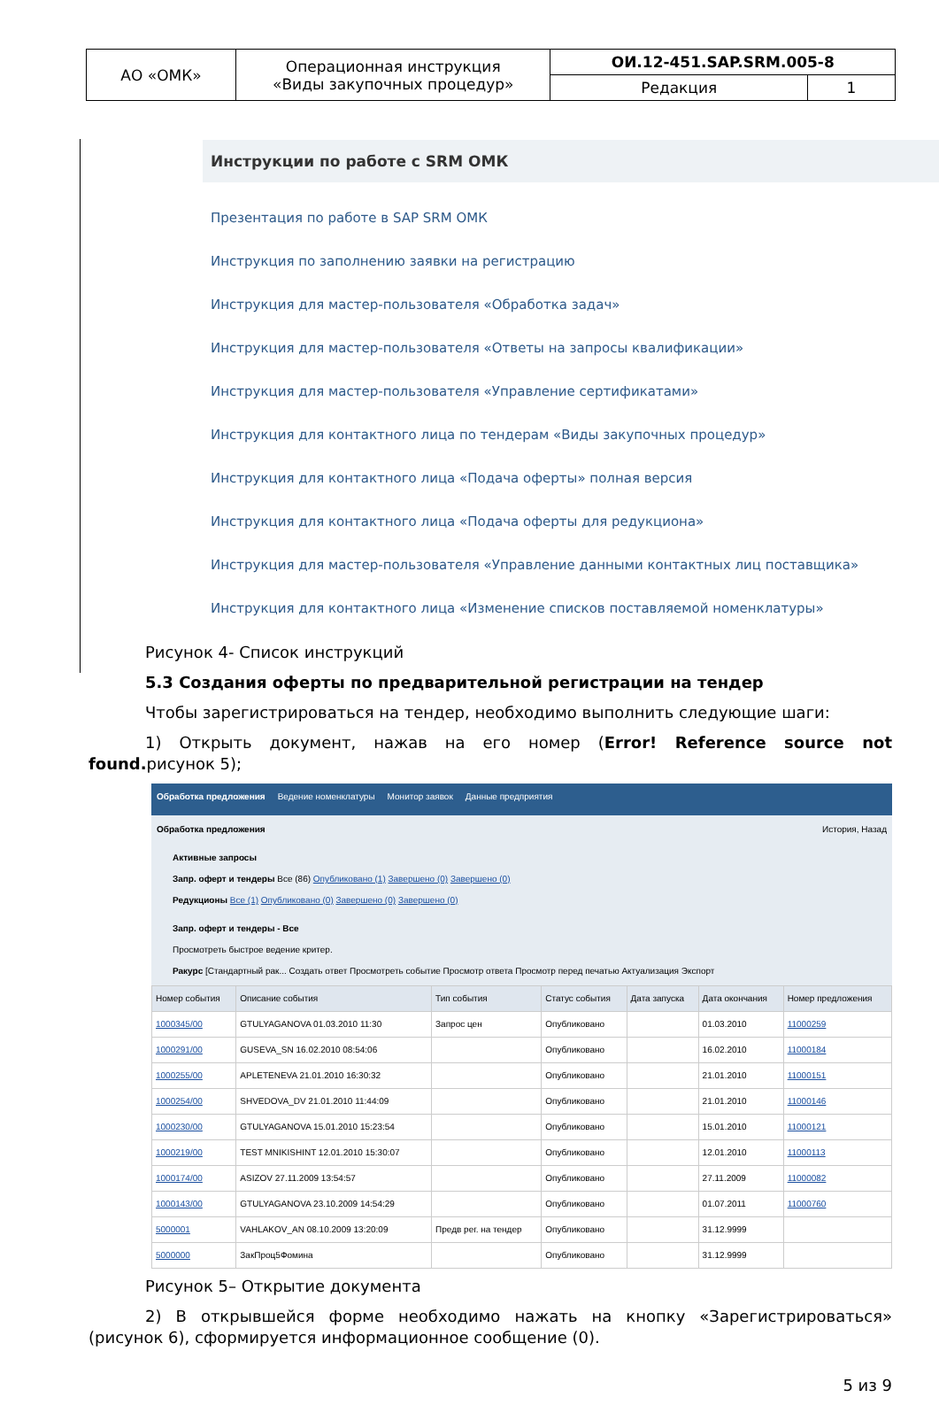| АО «ОМК» | Операционная инструкция «Виды закупочных процедур» | ОИ.12-451.SAP.SRM.005-8 | |
| | | Редакция | 1 |
Инструкции по работе с SRM ОМК
Презентация по работе в SAP SRM ОМК
Инструкция по заполнению заявки на регистрацию
Инструкция для мастер-пользователя «Обработка задач»
Инструкция для мастер-пользователя «Ответы на запросы квалификации»
Инструкция для мастер-пользователя «Управление сертификатами»
Инструкция для контактного лица по тендерам «Виды закупочных процедур»
Инструкция для контактного лица «Подача оферты» полная версия
Инструкция для контактного лица «Подача оферты для редукциона»
Инструкция для мастер-пользователя «Управление данными контактных лиц поставщика»
Инструкция для контактного лица «Изменение списков поставляемой номенклатуры»
Рисунок 4- Список инструкций
5.3 Создания оферты по предварительной регистрации на тендер
Чтобы зарегистрироваться на тендер, необходимо выполнить следующие шаги:
1) Открыть документ, нажав на его номер (Error! Reference source not found. рисунок 5);
Обработка предложения Ведение номенклатуры Монитор заявок Данные предприятия
Обработка предложения История, Назад
Активные запросы
Запр. оферт и тендеры Все (86) Опубликовано (1) Завершено (0) Завершено (0)
Редукционы Все (1) Опубликовано (0) Завершено (0) Завершено (0)
Запр. оферт и тендеры - Все
Просмотреть быстрое ведение критер.
Ракурс [Стандартный рак... Создать ответ Просмотреть событие Просмотр ответа Просмотр перед печатью Актуализация Экспорт
| Номер события | Описание события | Тип события | Статус события | Дата запуска | Дата окончания | Номер предложения |
| --- | --- | --- | --- | --- | --- | --- |
| 1000345/00 | GTULYAGANOVA 01.03.2010 11:30 | Запрос цен | Опубликовано | | 01.03.2010 | 11000259 |
| 1000291/00 | GUSEVA_SN 16.02.2010 08:54:06 | | Опубликовано | | 16.02.2010 | 11000184 |
| 1000255/00 | APLETENEVA 21.01.2010 16:30:32 | | Опубликовано | | 21.01.2010 | 11000151 |
| 1000254/00 | SHVEDOVA_DV 21.01.2010 11:44:09 | | Опубликовано | | 21.01.2010 | 11000146 |
| 1000230/00 | GTULYAGANOVA 15.01.2010 15:23:54 | | Опубликовано | | 15.01.2010 | 11000121 |
| 1000219/00 | TEST MNIKISHINT 12.01.2010 15:30:07 | | Опубликовано | | 12.01.2010 | 11000113 |
| 1000174/00 | ASIZOV 27.11.2009 13:54:57 | | Опубликовано | | 27.11.2009 | 11000082 |
| 1000143/00 | GTULYAGANOVA 23.10.2009 14:54:29 | | Опубликовано | | 01.07.2011 | 11000760 |
| 5000001 | VAHLAKOV_AN 08.10.2009 13:20:09 | Предв рег. на тендер | Опубликовано | | 31.12.9999 | |
| 5000000 | ЗакПроц5Фомина | | Опубликовано | | 31.12.9999 | |
Рисунок 5– Открытие документа
2) В открывшейся форме необходимо нажать на кнопку «Зарегистрироваться» (рисунок 6), сформируется информационное сообщение (0).
5 из 9